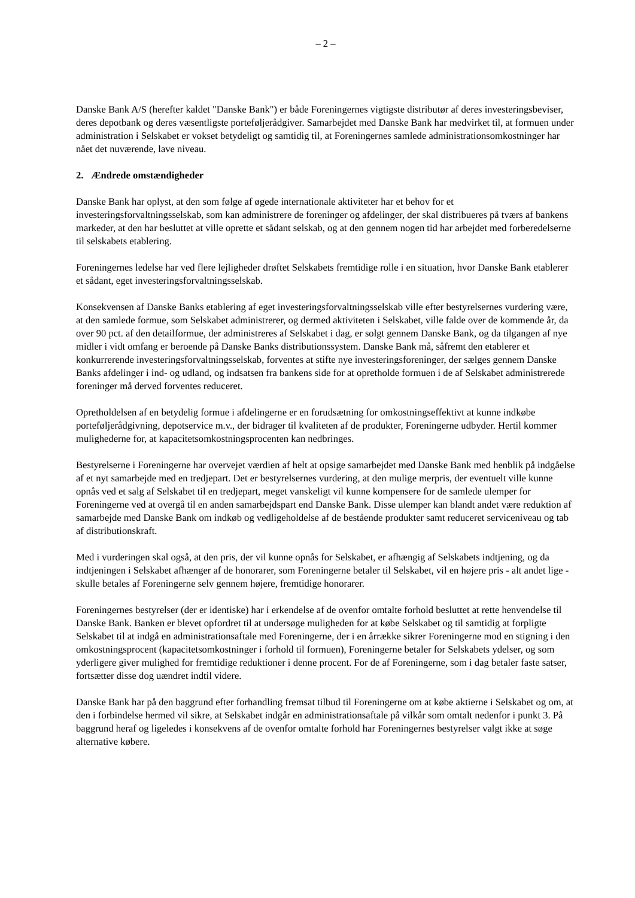– 2 –
Danske Bank A/S (herefter kaldet "Danske Bank") er både Foreningernes vigtigste distributør af deres investeringsbeviser, deres depotbank og deres væsentligste porteføljerådgiver. Samarbejdet med Danske Bank har medvirket til, at formuen under administration i Selskabet er vokset betydeligt og samtidig til, at Foreningernes samlede administrationsomkostninger har nået det nuværende, lave niveau.
2. Ændrede omstændigheder
Danske Bank har oplyst, at den som følge af øgede internationale aktiviteter har et behov for et investeringsforvaltningsselskab, som kan administrere de foreninger og afdelinger, der skal distribueres på tværs af bankens markeder, at den har besluttet at ville oprette et sådant selskab, og at den gennem nogen tid har arbejdet med forberedelserne til selskabets etablering.
Foreningernes ledelse har ved flere lejligheder drøftet Selskabets fremtidige rolle i en situation, hvor Danske Bank etablerer et sådant, eget investeringsforvaltningsselskab.
Konsekvensen af Danske Banks etablering af eget investeringsforvaltningsselskab ville efter bestyrelsernes vurdering være, at den samlede formue, som Selskabet administrerer, og dermed aktiviteten i Selskabet, ville falde over de kommende år, da over 90 pct. af den detailformue, der administreres af Selskabet i dag, er solgt gennem Danske Bank, og da tilgangen af nye midler i vidt omfang er beroende på Danske Banks distributionssystem. Danske Bank må, såfremt den etablerer et konkurrerende investeringsforvaltningsselskab, forventes at stifte nye investeringsforeninger, der sælges gennem Danske Banks afdelinger i ind- og udland, og indsatsen fra bankens side for at opretholde formuen i de af Selskabet administrerede foreninger må derved forventes reduceret.
Opretholdelsen af en betydelig formue i afdelingerne er en forudsætning for omkostningseffektivt at kunne indkøbe porteføljerådgivning, depotservice m.v., der bidrager til kvaliteten af de produkter, Foreningerne udbyder. Hertil kommer mulighederne for, at kapacitetsomkostningsprocenten kan nedbringes.
Bestyrelserne i Foreningerne har overvejet værdien af helt at opsige samarbejdet med Danske Bank med henblik på indgåelse af et nyt samarbejde med en tredjepart. Det er bestyrelsernes vurdering, at den mulige merpris, der eventuelt ville kunne opnås ved et salg af Selskabet til en tredjepart, meget vanskeligt vil kunne kompensere for de samlede ulemper for Foreningerne ved at overgå til en anden samarbejdspart end Danske Bank. Disse ulemper kan blandt andet være reduktion af samarbejde med Danske Bank om indkøb og vedligeholdelse af de bestående produkter samt reduceret serviceniveau og tab af distributionskraft.
Med i vurderingen skal også, at den pris, der vil kunne opnås for Selskabet, er afhængig af Selskabets indtjening, og da indtjeningen i Selskabet afhænger af de honorarer, som Foreningerne betaler til Selskabet, vil en højere pris - alt andet lige - skulle betales af Foreningerne selv gennem højere, fremtidige honorarer.
Foreningernes bestyrelser (der er identiske) har i erkendelse af de ovenfor omtalte forhold besluttet at rette henvendelse til Danske Bank. Banken er blevet opfordret til at undersøge muligheden for at købe Selskabet og til samtidig at forpligte Selskabet til at indgå en administrationsaftale med Foreningerne, der i en årrække sikrer Foreningerne mod en stigning i den omkostningsprocent (kapacitetsomkostninger i forhold til formuen), Foreningerne betaler for Selskabets ydelser, og som yderligere giver mulighed for fremtidige reduktioner i denne procent. For de af Foreningerne, som i dag betaler faste satser, fortsætter disse dog uændret indtil videre.
Danske Bank har på den baggrund efter forhandling fremsat tilbud til Foreningerne om at købe aktierne i Selskabet og om, at den i forbindelse hermed vil sikre, at Selskabet indgår en administrationsaftale på vilkår som omtalt nedenfor i punkt 3. På baggrund heraf og ligeledes i konsekvens af de ovenfor omtalte forhold har Foreningernes bestyrelser valgt ikke at søge alternative købere.